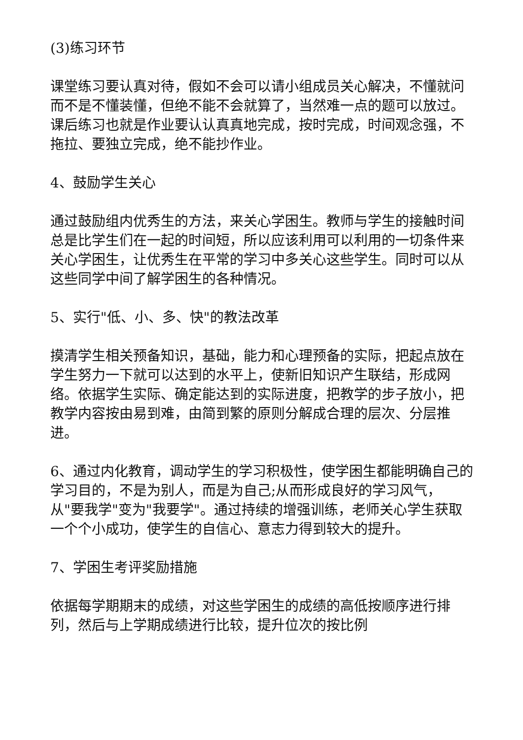(3)练习环节
课堂练习要认真对待，假如不会可以请小组成员关心解决，不懂就问而不是不懂装懂，但绝不能不会就算了，当然难一点的题可以放过。课后练习也就是作业要认认真真地完成，按时完成，时间观念强，不拖拉、要独立完成，绝不能抄作业。
4、鼓励学生关心
通过鼓励组内优秀生的方法，来关心学困生。教师与学生的接触时间总是比学生们在一起的时间短，所以应该利用可以利用的一切条件来关心学困生，让优秀生在平常的学习中多关心这些学生。同时可以从这些同学中间了解学困生的各种情况。
5、实行"低、小、多、快"的教法改革
摸清学生相关预备知识，基础，能力和心理预备的实际，把起点放在学生努力一下就可以达到的水平上，使新旧知识产生联结，形成网络。依据学生实际、确定能达到的实际进度，把教学的步子放小，把教学内容按由易到难，由简到繁的原则分解成合理的层次、分层推进。
6、通过内化教育，调动学生的学习积极性，使学困生都能明确自己的学习目的，不是为别人，而是为自己;从而形成良好的学习风气，从"要我学"变为"我要学"。通过持续的增强训练，老师关心学生获取一个个小成功，使学生的自信心、意志力得到较大的提升。
7、学困生考评奖励措施
依据每学期期末的成绩，对这些学困生的成绩的高低按顺序进行排列，然后与上学期成绩进行比较，提升位次的按比例